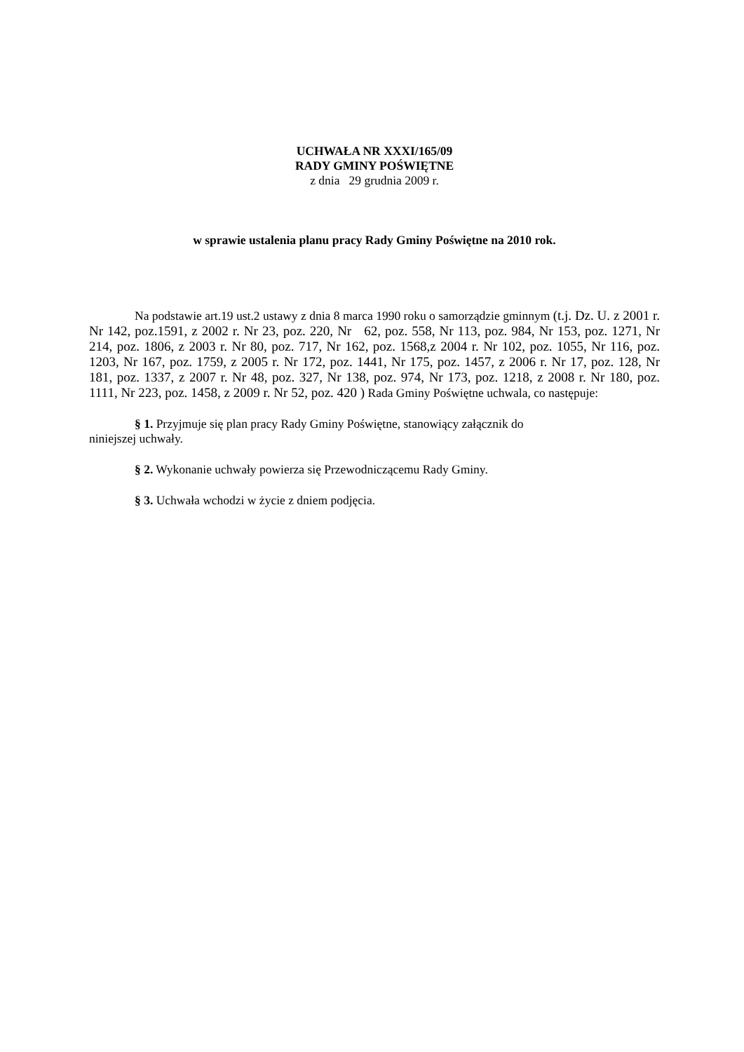UCHWAŁA NR XXXI/165/09
RADY GMINY POŚWIĘTNE
z dnia 29 grudnia 2009 r.
w sprawie ustalenia planu pracy Rady Gminy Poświętne na 2010 rok.
Na podstawie art.19 ust.2 ustawy z dnia 8 marca 1990 roku o samorządzie gminnym (t.j. Dz. U. z 2001 r. Nr 142, poz.1591, z 2002 r. Nr 23, poz. 220, Nr 62, poz. 558, Nr 113, poz. 984, Nr 153, poz. 1271, Nr 214, poz. 1806, z 2003 r. Nr 80, poz. 717, Nr 162, poz. 1568,z 2004 r. Nr 102, poz. 1055, Nr 116, poz. 1203, Nr 167, poz. 1759, z 2005 r. Nr 172, poz. 1441, Nr 175, poz. 1457, z 2006 r. Nr 17, poz. 128, Nr 181, poz. 1337, z 2007 r. Nr 48, poz. 327, Nr 138, poz. 974, Nr 173, poz. 1218, z 2008 r. Nr 180, poz. 1111, Nr 223, poz. 1458, z 2009 r. Nr 52, poz. 420 ) Rada Gminy Poświętne uchwala, co następuje:
§ 1. Przyjmuje się plan pracy Rady Gminy Poświętne, stanowiący załącznik do
niniejszej uchwały.
§ 2. Wykonanie uchwały powierza się Przewodniczącemu Rady Gminy.
§ 3. Uchwała wchodzi w życie z dniem podjęcia.